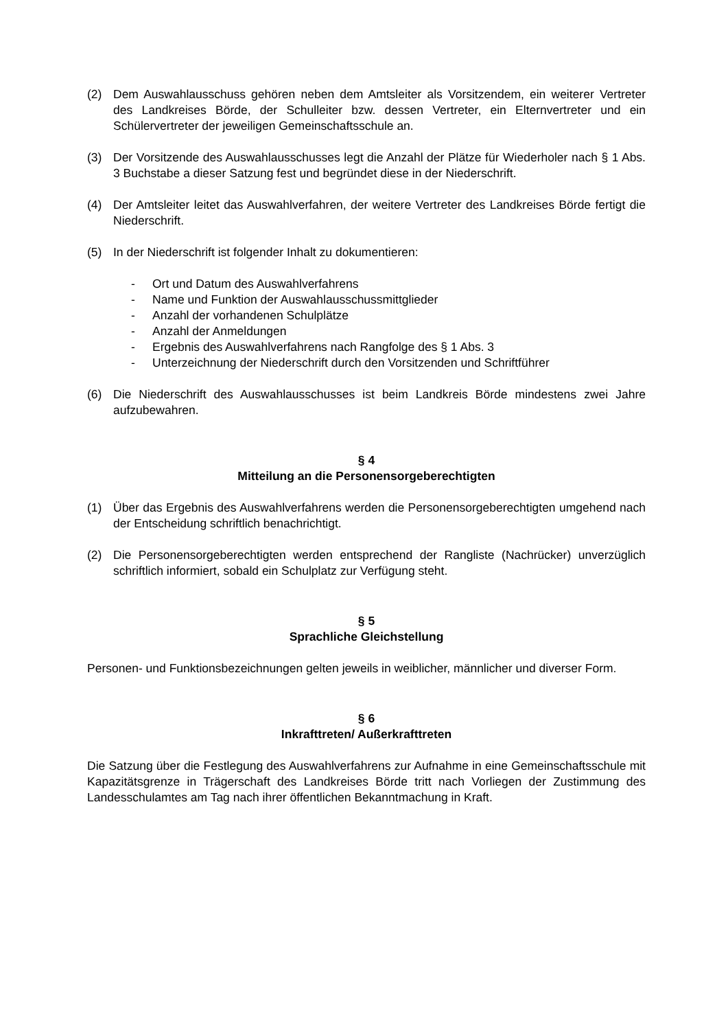(2) Dem Auswahlausschuss gehören neben dem Amtsleiter als Vorsitzendem, ein weiterer Vertreter des Landkreises Börde, der Schulleiter bzw. dessen Vertreter, ein Elternvertreter und ein Schülervertreter der jeweiligen Gemeinschaftsschule an.
(3) Der Vorsitzende des Auswahlausschusses legt die Anzahl der Plätze für Wiederholer nach § 1 Abs. 3 Buchstabe a dieser Satzung fest und begründet diese in der Niederschrift.
(4) Der Amtsleiter leitet das Auswahlverfahren, der weitere Vertreter des Landkreises Börde fertigt die Niederschrift.
(5) In der Niederschrift ist folgender Inhalt zu dokumentieren:
- Ort und Datum des Auswahlverfahrens
- Name und Funktion der Auswahlausschussmittglieder
- Anzahl der vorhandenen Schulplätze
- Anzahl der Anmeldungen
- Ergebnis des Auswahlverfahrens nach Rangfolge des § 1 Abs. 3
- Unterzeichnung der Niederschrift durch den Vorsitzenden und Schriftführer
(6) Die Niederschrift des Auswahlausschusses ist beim Landkreis Börde mindestens zwei Jahre aufzubewahren.
§ 4
Mitteilung an die Personensorgeberechtigten
(1) Über das Ergebnis des Auswahlverfahrens werden die Personensorgeberechtigten umgehend nach der Entscheidung schriftlich benachrichtigt.
(2) Die Personensorgeberechtigten werden entsprechend der Rangliste (Nachrücker) unverzüglich schriftlich informiert, sobald ein Schulplatz zur Verfügung steht.
§ 5
Sprachliche Gleichstellung
Personen- und Funktionsbezeichnungen gelten jeweils in weiblicher, männlicher und diverser Form.
§ 6
Inkrafttreten/ Außerkrafttreten
Die Satzung über die Festlegung des Auswahlverfahrens zur Aufnahme in eine Gemeinschaftsschule mit Kapazitätsgrenze in Trägerschaft des Landkreises Börde tritt nach Vorliegen der Zustimmung des Landesschulamtes am Tag nach ihrer öffentlichen Bekanntmachung in Kraft.